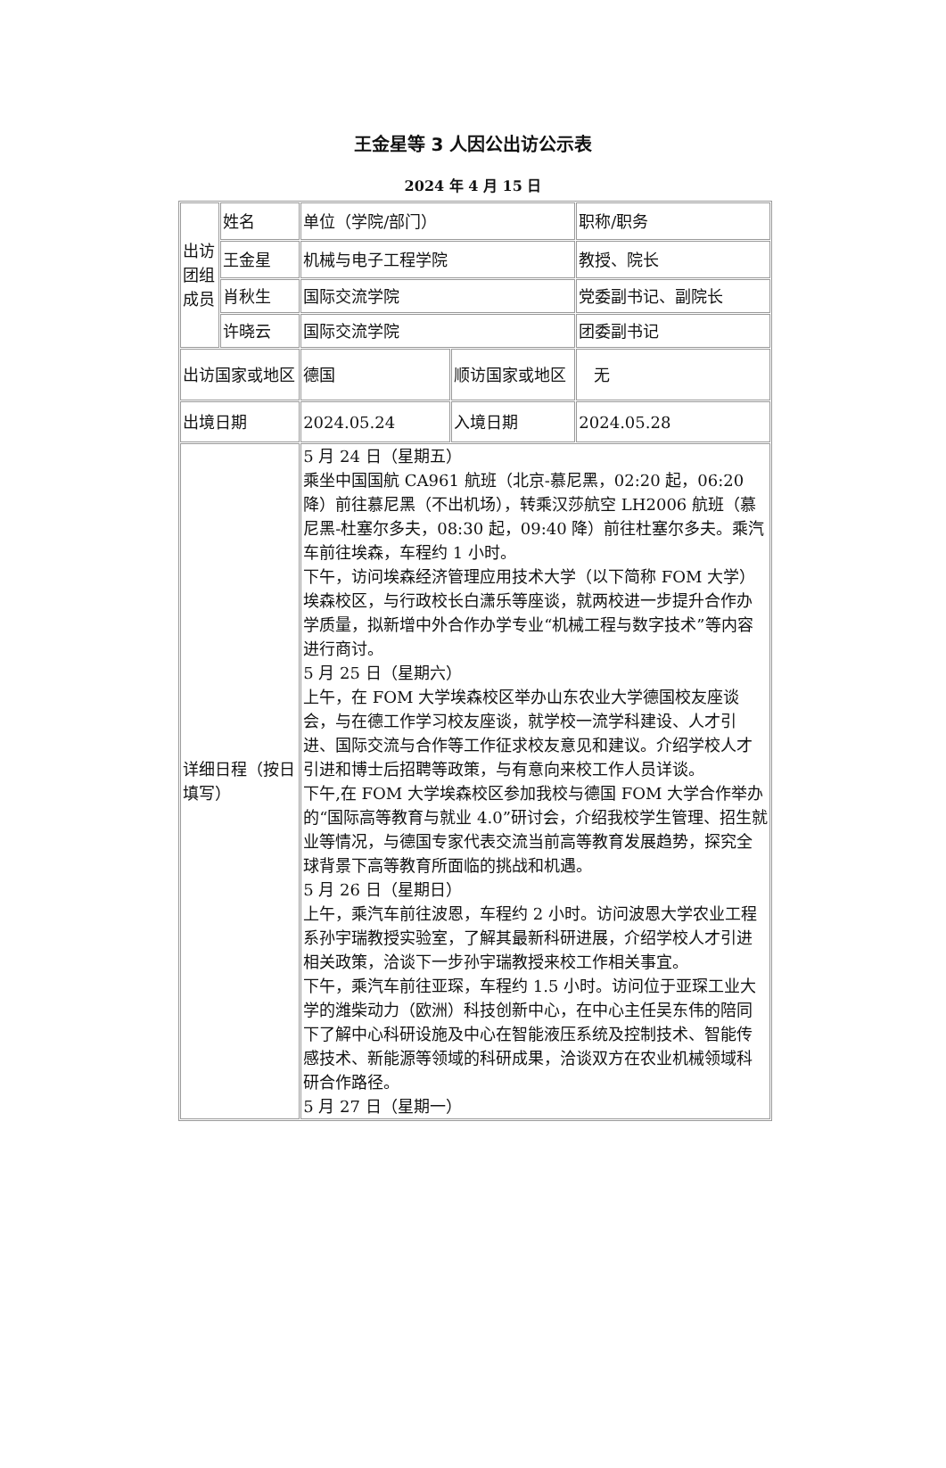王金星等 3 人因公出访公示表
2024 年 4 月 15 日
| 出访团组成员 | 姓名 | 单位（学院/部门） | | 职称/职务 |
| | 王金星 | 机械与电子工程学院 | | 教授、院长 |
| | 肖秋生 | 国际交流学院 | | 党委副书记、副院长 |
| | 许晓云 | 国际交流学院 | | 团委副书记 |
| 出访国家或地区 | | 德国 | 顺访国家或地区 | 无 |
| 出境日期 | | 2024.05.24 | 入境日期 | 2024.05.28 |
| 详细日程（按日填写） | | 5 月 24 日（星期五） 乘坐中国国航 CA961 航班（北京-慕尼黑，02:20 起，06:20 降）前往慕尼黑（不出机场），转乘汉莎航空 LH2006 航班（慕尼黑-杜塞尔多夫，08:30 起，09:40 降）前往杜塞尔多夫。乘汽车前往埃森，车程约 1 小时。 下午，访问埃森经济管理应用技术大学（以下简称 FOM 大学）埃森校区，与行政校长白潇乐等座谈，就两校进一步提升合作办学质量，拟新增中外合作办学专业“机械工程与数字技术”等内容进行商讨。 5 月 25 日（星期六） 上午，在 FOM 大学埃森校区举办山东农业大学德国校友座谈会，与在德工作学习校友座谈，就学校一流学科建设、人才引进、国际交流与合作等工作征求校友意见和建议。介绍学校人才引进和博士后招聘等政策，与有意向来校工作人员详谈。 下午,在 FOM 大学埃森校区参加我校与德国 FOM 大学合作举办的“国际高等教育与就业 4.0”研讨会，介绍我校学生管理、招生就业等情况，与德国专家代表交流当前高等教育发展趋势，探究全球背景下高等教育所面临的挑战和机遇。 5 月 26 日（星期日） 上午，乘汽车前往波恩，车程约 2 小时。访问波恩大学农业工程系孙宇瑞教授实验室，了解其最新科研进展，介绍学校人才引进相关政策，洽谈下一步孙宇瑞教授来校工作相关事宜。 下午，乘汽车前往亚琛，车程约 1.5 小时。访问位于亚琛工业大学的潍柴动力（欧洲）科技创新中心，在中心主任吴东伟的陪同下了解中心科研设施及中心在智能液压系统及控制技术、智能传感技术、新能源等领域的科研成果，洽谈双方在农业机械领域科研合作路径。 5 月 27 日（星期一） | | |